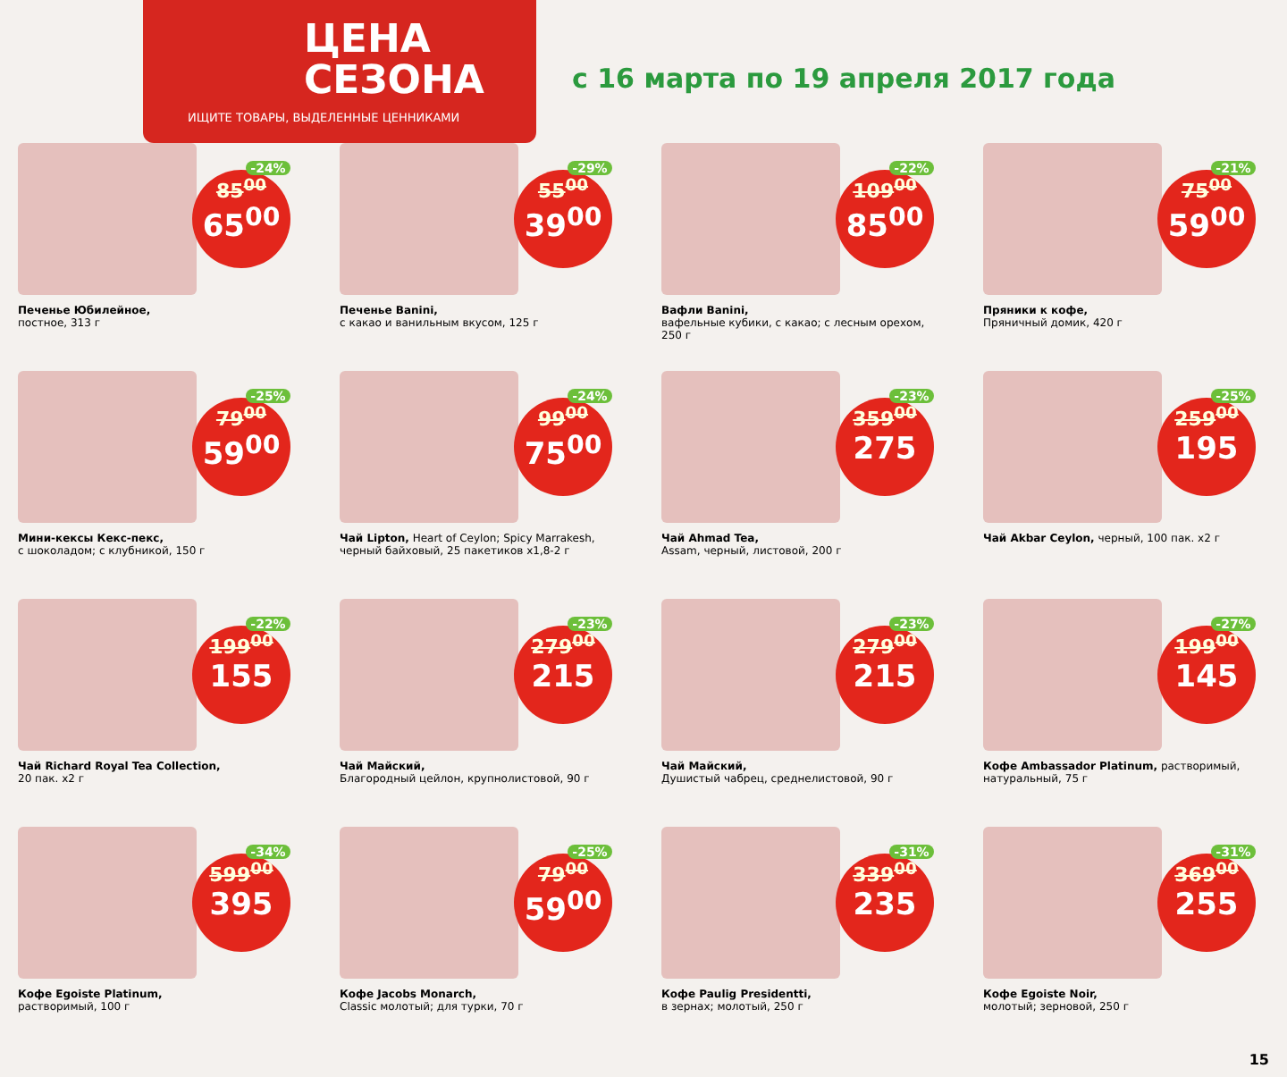ЦЕНА
СЕЗОНА
ИЩИТЕ ТОВАРЫ, ВЫДЕЛЕННЫЕ ЦЕННИКАМИ
с 16 марта по 19 апреля 2017 года
-24%
85<sup>00</sup>
65<sup>00</sup>
Печенье Юбилейное,
постное, 313 г
-29%
55<sup>00</sup>
39<sup>00</sup>
Печенье Banini,
с какао и ванильным вкусом, 125 г
-22%
109<sup>00</sup>
85<sup>00</sup>
Вафли Banini,
вафельные кубики, с какао; с лесным орехом, 250 г
-21%
75<sup>00</sup>
59<sup>00</sup>
Пряники к кофе,
Пряничный домик, 420 г
-25%
79<sup>00</sup>
59<sup>00</sup>
Мини-кексы Кекс-пекс,
с шоколадом; с клубникой, 150 г
-24%
99<sup>00</sup>
75<sup>00</sup>
Чай Lipton, Heart of Ceylon; Spicy Marrakesh, черный байховый, 25 пакетиков х1,8-2 г
-23%
359<sup>00</sup>
275
Чай Ahmad Tea,
Assam, черный, листовой, 200 г
-25%
259<sup>00</sup>
195
Чай Akbar Ceylon, черный, 100 пак. х2 г
-22%
199<sup>00</sup>
155
Чай Richard Royal Tea Collection,
20 пак. х2 г
-23%
279<sup>00</sup>
215
Чай Майский,
Благородный цейлон, крупнолистовой, 90 г
-23%
279<sup>00</sup>
215
Чай Майский,
Душистый чабрец, среднелистовой, 90 г
-27%
199<sup>00</sup>
145
Кофе Ambassador Platinum, растворимый, натуральный, 75 г
-34%
599<sup>00</sup>
395
Кофе Egoiste Platinum,
растворимый, 100 г
-25%
79<sup>00</sup>
59<sup>00</sup>
Кофе Jacobs Monarch,
Classic молотый; для турки, 70 г
-31%
339<sup>00</sup>
235
Кофе Paulig Presidentti,
в зернах; молотый, 250 г
-31%
369<sup>00</sup>
255
Кофе Egoiste Noir,
молотый; зерновой, 250 г
15